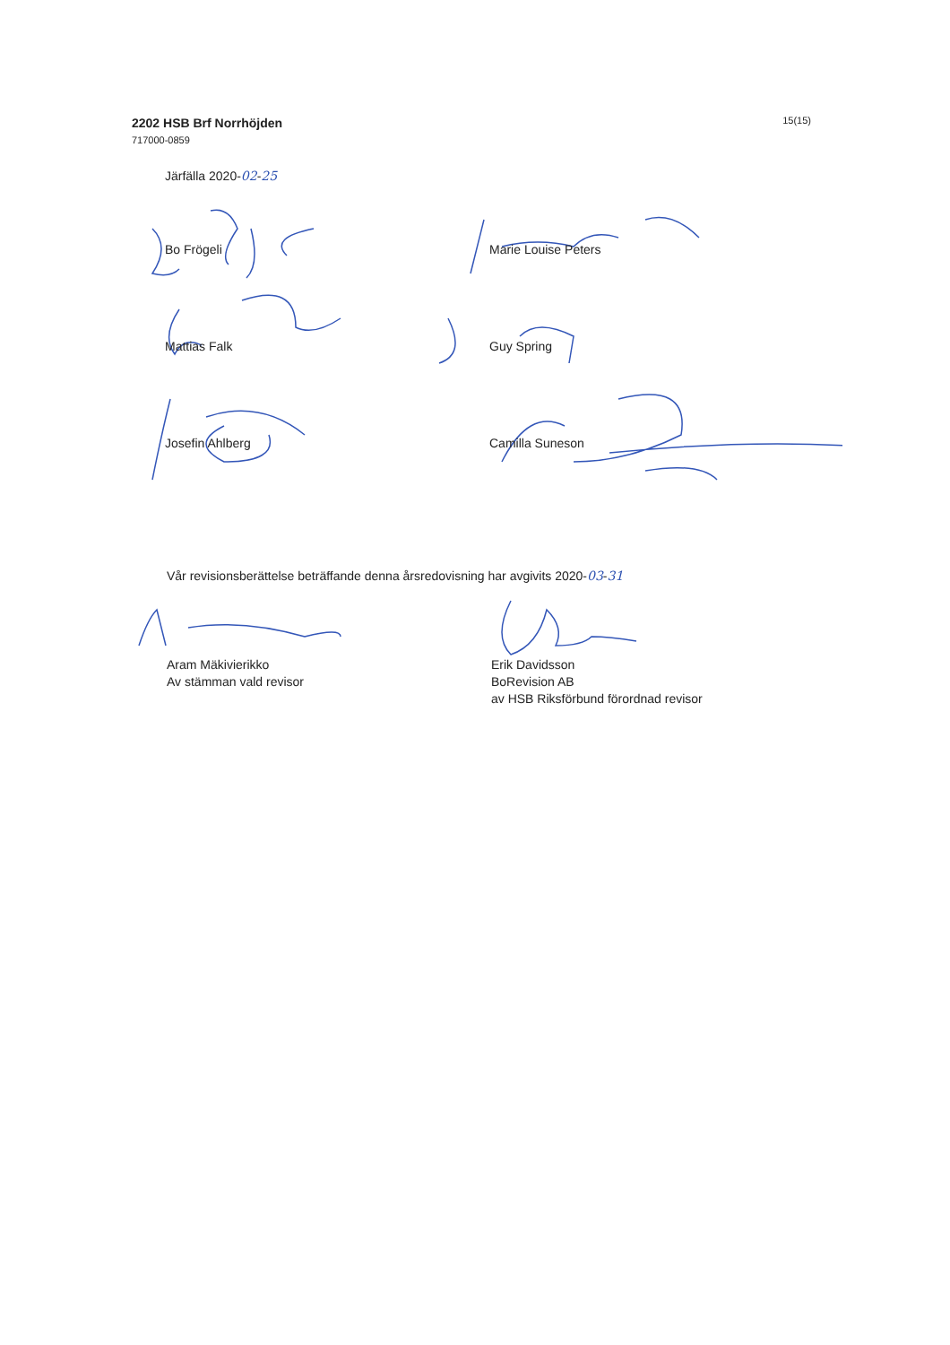2202 HSB Brf Norrhöjden
717000-0859
15(15)
Järfälla 2020-02-25
Bo Frögeli
Marie Louise Peters
Mattias Falk
Guy Spring
Josefin Ahlberg
Camilla Suneson
Vår revisionsberättelse beträffande denna årsredovisning har avgivits 2020-03-31
Aram Mäkivierikko
Av stämman vald revisor
Erik Davidsson
BoRevision AB
av HSB Riksförbund förordnad revisor